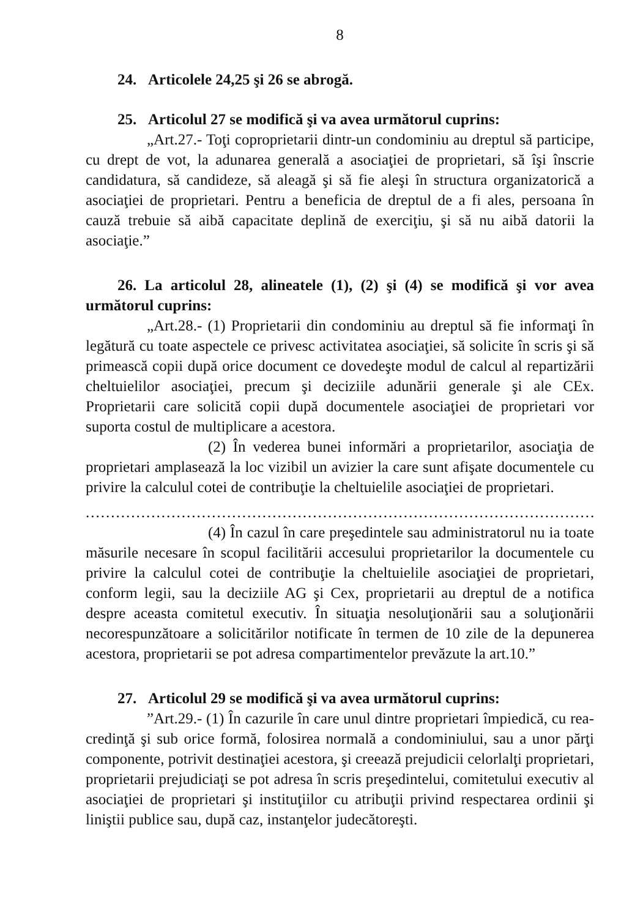8
24. Articolele 24,25 şi 26 se abrogă.
25. Articolul 27 se modifică şi va avea următorul cuprins:
„Art.27.- Toţi coproprietarii dintr-un condominiu au dreptul să participe, cu drept de vot, la adunarea generală a asociaţiei de proprietari, să îşi înscrie candidatura, să candideze, să aleagă şi să fie aleşi în structura organizatorică a asociaţiei de proprietari. Pentru a beneficia de dreptul de a fi ales, persoana în cauză trebuie să aibă capacitate deplină de exerciţiu, şi să nu aibă datorii la asociaţie.”
26. La articolul 28, alineatele (1), (2) şi (4) se modifică şi vor avea următorul cuprins:
„Art.28.- (1) Proprietarii din condominiu au dreptul să fie informaţi în legătură cu toate aspectele ce privesc activitatea asociaţiei, să solicite în scris şi să primească copii după orice document ce dovedeşte modul de calcul al repartizării cheltuielilor asociaţiei, precum şi deciziile adunării generale şi ale CEx. Proprietarii care solicită copii după documentele asociaţiei de proprietari vor suporta costul de multiplicare a acestora.
(2) În vederea bunei informări a proprietarilor, asociaţia de proprietari amplasează la loc vizibil un avizier la care sunt afişate documentele cu privire la calculul cotei de contribuţie la cheltuielile asociaţiei de proprietari.
.....................................................................................................
(4) În cazul în care preşedintele sau administratorul nu ia toate măsurile necesare în scopul facilitării accesului proprietarilor la documentele cu privire la calculul cotei de contribuţie la cheltuielile asociaţiei de proprietari, conform legii, sau la deciziile AG şi Cex, proprietarii au dreptul de a notifica despre aceasta comitetul executiv. În situaţia nesoluţionării sau a soluţionării necorespunzătoare a solicitărilor notificate în termen de 10 zile de la depunerea acestora, proprietarii se pot adresa compartimentelor prevăzute la art.10.”
27. Articolul 29 se modifică şi va avea următorul cuprins:
”Art.29.- (1) În cazurile în care unul dintre proprietari împiedică, cu rea-credinţă şi sub orice formă, folosirea normală a condominiului, sau a unor părţi componente, potrivit destinaţiei acestora, şi creează prejudicii celorlalţi proprietari, proprietarii prejudiciaţi se pot adresa în scris preşedintelui, comitetului executiv al asociaţiei de proprietari şi instituţiilor cu atribuţii privind respectarea ordinii şi liniştii publice sau, după caz, instanţelor judecătoreşti.